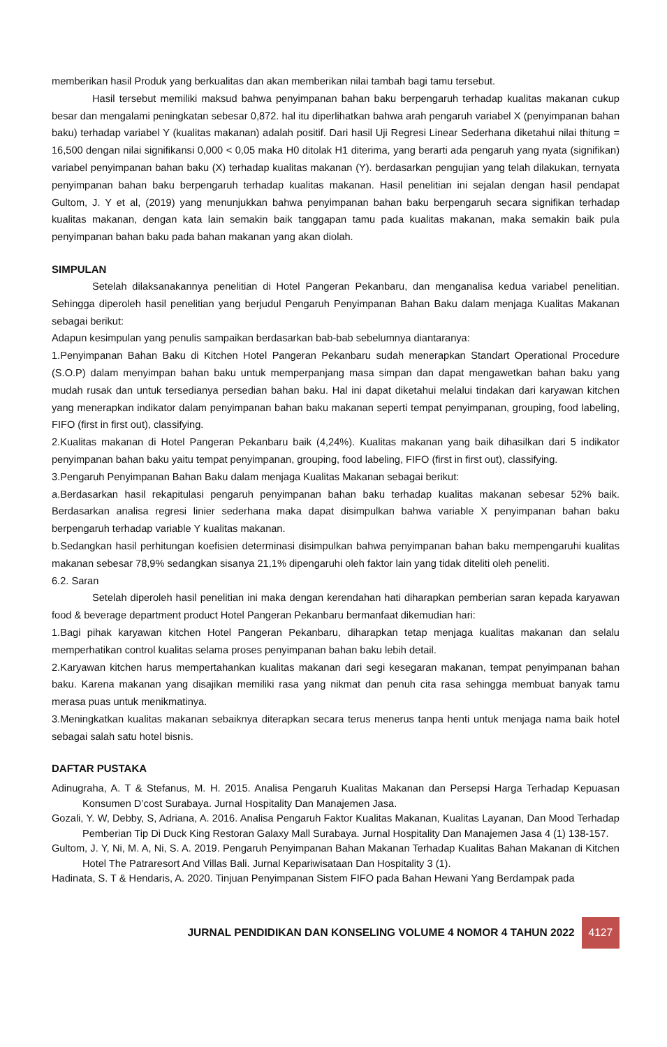memberikan hasil Produk yang berkualitas dan akan memberikan nilai tambah bagi tamu tersebut.
Hasil tersebut memiliki maksud bahwa penyimpanan bahan baku berpengaruh terhadap kualitas makanan cukup besar dan mengalami peningkatan sebesar 0,872. hal itu diperlihatkan bahwa arah pengaruh variabel X (penyimpanan bahan baku) terhadap variabel Y (kualitas makanan) adalah positif. Dari hasil Uji Regresi Linear Sederhana diketahui nilai thitung = 16,500 dengan nilai signifikansi 0,000 < 0,05 maka H0 ditolak H1 diterima, yang berarti ada pengaruh yang nyata (signifikan) variabel penyimpanan bahan baku (X) terhadap kualitas makanan (Y). berdasarkan pengujian yang telah dilakukan, ternyata penyimpanan bahan baku berpengaruh terhadap kualitas makanan. Hasil penelitian ini sejalan dengan hasil pendapat Gultom, J. Y et al, (2019) yang menunjukkan bahwa penyimpanan bahan baku berpengaruh secara signifikan terhadap kualitas makanan, dengan kata lain semakin baik tanggapan tamu pada kualitas makanan, maka semakin baik pula penyimpanan bahan baku pada bahan makanan yang akan diolah.
SIMPULAN
Setelah dilaksanakannya penelitian di Hotel Pangeran Pekanbaru, dan menganalisa kedua variabel penelitian. Sehingga diperoleh hasil penelitian yang berjudul Pengaruh Penyimpanan Bahan Baku dalam menjaga Kualitas Makanan sebagai berikut:
Adapun kesimpulan yang penulis sampaikan berdasarkan bab-bab sebelumnya diantaranya:
1.Penyimpanan Bahan Baku di Kitchen Hotel Pangeran Pekanbaru sudah menerapkan Standart Operational Procedure (S.O.P) dalam menyimpan bahan baku untuk memperpanjang masa simpan dan dapat mengawetkan bahan baku yang mudah rusak dan untuk tersedianya persedian bahan baku. Hal ini dapat diketahui melalui tindakan dari karyawan kitchen yang menerapkan indikator dalam penyimpanan bahan baku makanan seperti tempat penyimpanan, grouping, food labeling, FIFO (first in first out), classifying.
2.Kualitas makanan di Hotel Pangeran Pekanbaru baik (4,24%). Kualitas makanan yang baik dihasilkan dari 5 indikator penyimpanan bahan baku yaitu tempat penyimpanan, grouping, food labeling, FIFO (first in first out), classifying.
3.Pengaruh Penyimpanan Bahan Baku dalam menjaga Kualitas Makanan sebagai berikut:
a.Berdasarkan hasil rekapitulasi pengaruh penyimpanan bahan baku terhadap kualitas makanan sebesar 52% baik. Berdasarkan analisa regresi linier sederhana maka dapat disimpulkan bahwa variable X penyimpanan bahan baku berpengaruh terhadap variable Y kualitas makanan.
b.Sedangkan hasil perhitungan koefisien determinasi disimpulkan bahwa penyimpanan bahan baku mempengaruhi kualitas makanan sebesar 78,9% sedangkan sisanya 21,1% dipengaruhi oleh faktor lain yang tidak diteliti oleh peneliti.
6.2. Saran
Setelah diperoleh hasil penelitian ini maka dengan kerendahan hati diharapkan pemberian saran kepada karyawan food & beverage department product Hotel Pangeran Pekanbaru bermanfaat dikemudian hari:
1.Bagi pihak karyawan kitchen Hotel Pangeran Pekanbaru, diharapkan tetap menjaga kualitas makanan dan selalu memperhatikan control kualitas selama proses penyimpanan bahan baku lebih detail.
2.Karyawan kitchen harus mempertahankan kualitas makanan dari segi kesegaran makanan, tempat penyimpanan bahan baku. Karena makanan yang disajikan memiliki rasa yang nikmat dan penuh cita rasa sehingga membuat banyak tamu merasa puas untuk menikmatinya.
3.Meningkatkan kualitas makanan sebaiknya diterapkan secara terus menerus tanpa henti untuk menjaga nama baik hotel sebagai salah satu hotel bisnis.
DAFTAR PUSTAKA
Adinugraha, A. T & Stefanus, M. H. 2015. Analisa Pengaruh Kualitas Makanan dan Persepsi Harga Terhadap Kepuasan Konsumen D’cost Surabaya. Jurnal Hospitality Dan Manajemen Jasa.
Gozali, Y. W, Debby, S, Adriana, A. 2016. Analisa Pengaruh Faktor Kualitas Makanan, Kualitas Layanan, Dan Mood Terhadap Pemberian Tip Di Duck King Restoran Galaxy Mall Surabaya. Jurnal Hospitality Dan Manajemen Jasa 4 (1) 138-157.
Gultom, J. Y, Ni, M. A, Ni, S. A. 2019. Pengaruh Penyimpanan Bahan Makanan Terhadap Kualitas Bahan Makanan di Kitchen Hotel The Patraresort And Villas Bali. Jurnal Kepariwisataan Dan Hospitality 3 (1).
Hadinata, S. T & Hendaris, A. 2020. Tinjuan Penyimpanan Sistem FIFO pada Bahan Hewani Yang Berdampak pada
JURNAL PENDIDIKAN DAN KONSELING VOLUME 4 NOMOR 4 TAHUN 2022 4127